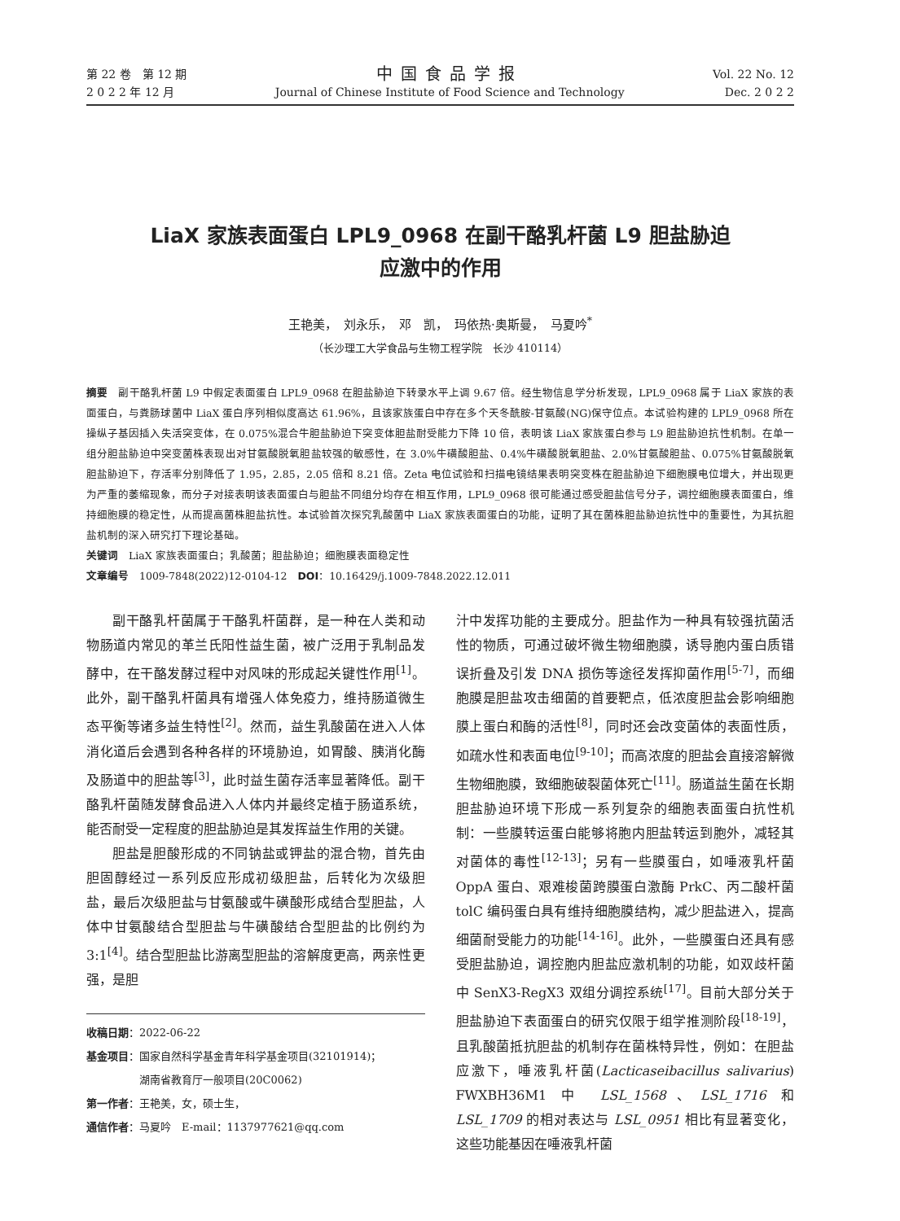第 22 卷　第 12 期
2 0 2 2 年 12 月
中国食品学报
Journal of Chinese Institute of Food Science and Technology
Vol. 22 No. 12
Dec. 2 0 2 2
LiaX 家族表面蛋白 LPL9_0968 在副干酪乳杆菌 L9 胆盐胁迫
应激中的作用
王艳美，　刘永乐，　邓　凯，　玛依热·奥斯曼，　马夏吟<sup>*</sup>
（长沙理工大学食品与生物工程学院　长沙 410114）
摘要　副干酪乳杆菌 L9 中假定表面蛋白 LPL9_0968 在胆盐胁迫下转录水平上调 9.67 倍。经生物信息学分析发现，LPL9_0968 属于 LiaX 家族的表面蛋白，与粪肠球菌中 LiaX 蛋白序列相似度高达 61.96%，且该家族蛋白中存在多个天冬酰胺-甘氨酸(NG)保守位点。本试验构建的 LPL9_0968 所在操纵子基因插入失活突变体，在 0.075%混合牛胆盐胁迫下突变体胆盐耐受能力下降 10 倍，表明该 LiaX 家族蛋白参与 L9 胆盐胁迫抗性机制。在单一组分胆盐胁迫中突变菌株表现出对甘氨酸脱氧胆盐较强的敏感性，在 3.0%牛磺酸胆盐、0.4%牛磺酸脱氧胆盐、2.0%甘氨酸胆盐、0.075%甘氨酸脱氧胆盐胁迫下，存活率分别降低了 1.95，2.85，2.05 倍和 8.21 倍。Zeta 电位试验和扫描电镜结果表明突变株在胆盐胁迫下细胞膜电位增大，并出现更为严重的萎缩现象，而分子对接表明该表面蛋白与胆盐不同组分均存在相互作用，LPL9_0968 很可能通过感受胆盐信号分子，调控细胞膜表面蛋白，维持细胞膜的稳定性，从而提高菌株胆盐抗性。本试验首次探究乳酸菌中 LiaX 家族表面蛋白的功能，证明了其在菌株胆盐胁迫抗性中的重要性，为其抗胆盐机制的深入研究打下理论基础。
关键词　LiaX 家族表面蛋白；乳酸菌；胆盐胁迫；细胞膜表面稳定性
文章编号　1009-7848(2022)12-0104-12　DOI：10.16429/j.1009-7848.2022.12.011
副干酪乳杆菌属于干酪乳杆菌群，是一种在人类和动物肠道内常见的革兰氏阳性益生菌，被广泛用于乳制品发酵中，在干酪发酵过程中对风味的形成起关键性作用<sup>[1]</sup>。此外，副干酪乳杆菌具有增强人体免疫力，维持肠道微生态平衡等诸多益生特性<sup>[2]</sup>。然而，益生乳酸菌在进入人体消化道后会遇到各种各样的环境胁迫，如胃酸、胰消化酶及肠道中的胆盐等<sup>[3]</sup>，此时益生菌存活率显著降低。副干酪乳杆菌随发酵食品进入人体内并最终定植于肠道系统，能否耐受一定程度的胆盐胁迫是其发挥益生作用的关键。
胆盐是胆酸形成的不同钠盐或钾盐的混合物，首先由胆固醇经过一系列反应形成初级胆盐，后转化为次级胆盐，最后次级胆盐与甘氨酸或牛磺酸形成结合型胆盐，人体中甘氨酸结合型胆盐与牛磺酸结合型胆盐的比例约为 3:1<sup>[4]</sup>。结合型胆盐比游离型胆盐的溶解度更高，两亲性更强，是胆
收稿日期：2022-06-22
基金项目：国家自然科学基金青年科学基金项目(32101914)；
　　　　　湖南省教育厅一般项目(20C0062)
第一作者：王艳美，女，硕士生，
通信作者：马夏吟　E-mail：1137977621@qq.com
汁中发挥功能的主要成分。胆盐作为一种具有较强抗菌活性的物质，可通过破坏微生物细胞膜，诱导胞内蛋白质错误折叠及引发 DNA 损伤等途径发挥抑菌作用<sup>[5-7]</sup>，而细胞膜是胆盐攻击细菌的首要靶点，低浓度胆盐会影响细胞膜上蛋白和酶的活性<sup>[8]</sup>，同时还会改变菌体的表面性质，如疏水性和表面电位<sup>[9-10]</sup>；而高浓度的胆盐会直接溶解微生物细胞膜，致细胞破裂菌体死亡<sup>[11]</sup>。肠道益生菌在长期胆盐胁迫环境下形成一系列复杂的细胞表面蛋白抗性机制：一些膜转运蛋白能够将胞内胆盐转运到胞外，减轻其对菌体的毒性<sup>[12-13]</sup>；另有一些膜蛋白，如唾液乳杆菌 OppA 蛋白、艰难梭菌跨膜蛋白激酶 PrkC、丙二酸杆菌 tolC 编码蛋白具有维持细胞膜结构，减少胆盐进入，提高细菌耐受能力的功能<sup>[14-16]</sup>。此外，一些膜蛋白还具有感受胆盐胁迫，调控胞内胆盐应激机制的功能，如双歧杆菌中 SenX3-RegX3 双组分调控系统<sup>[17]</sup>。目前大部分关于胆盐胁迫下表面蛋白的研究仅限于组学推测阶段<sup>[18-19]</sup>，且乳酸菌抵抗胆盐的机制存在菌株特异性，例如：在胆盐应激下，唾液乳杆菌(Lacticaseibacillus salivarius) FWXBH36M1 中 LSL_1568、LSL_1716 和 LSL_1709 的相对表达与 LSL_0951 相比有显著变化，这些功能基因在唾液乳杆菌